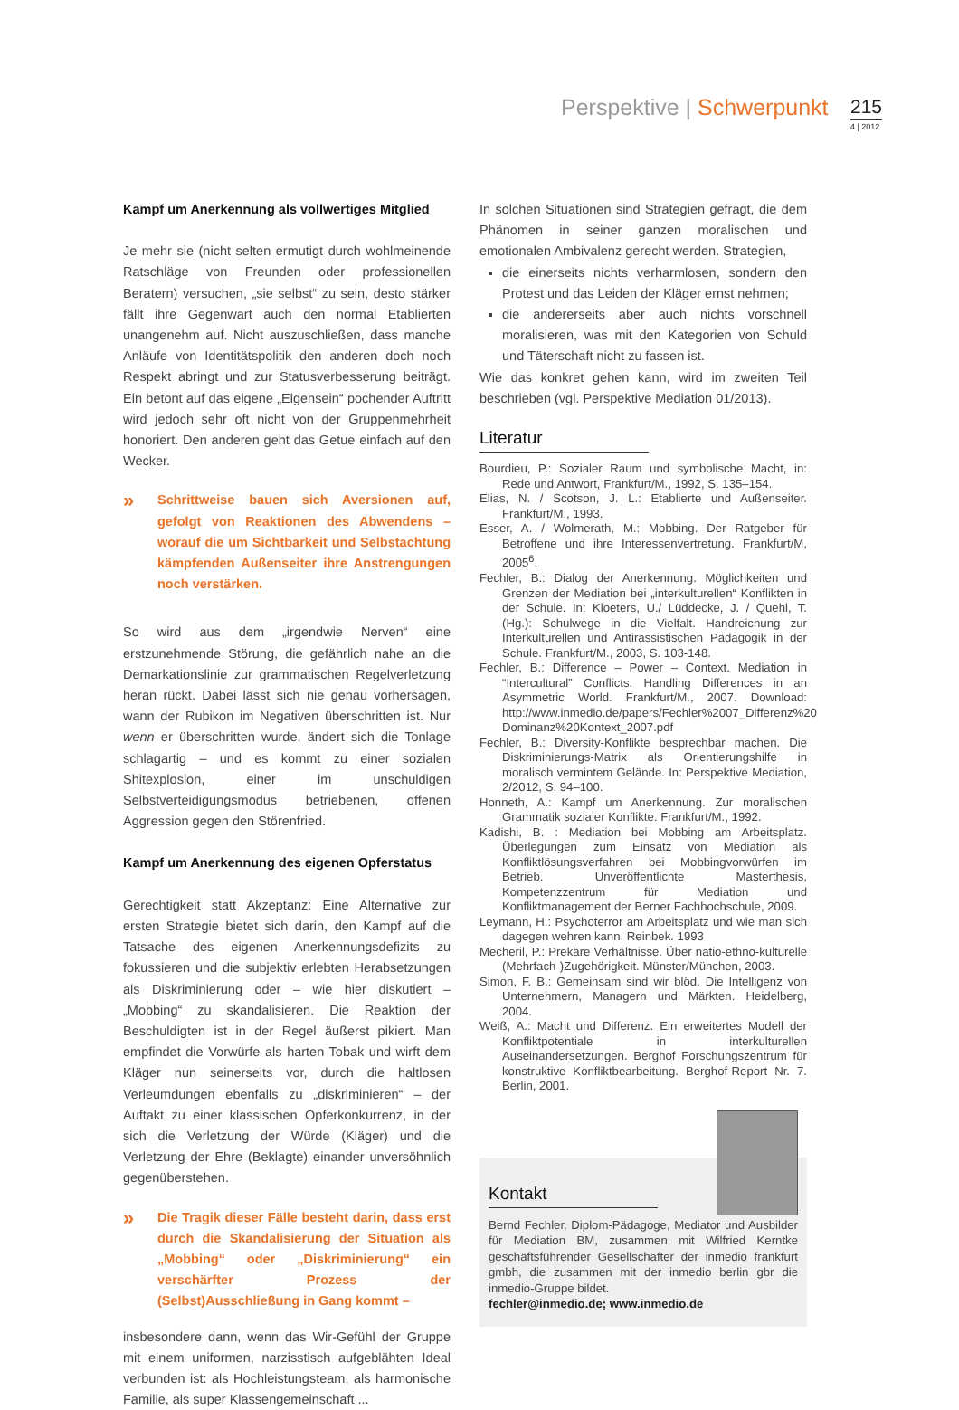Perspektive | Schwerpunkt 215
4 | 2012
Kampf um Anerkennung als vollwertiges Mitglied
Je mehr sie (nicht selten ermutigt durch wohlmeinende Ratschläge von Freunden oder professionellen Beratern) versuchen, „sie selbst“ zu sein, desto stärker fällt ihre Gegenwart auch den normal Etablierten unangenehm auf. Nicht auszuschließen, dass manche Anläufe von Identitätspolitik den anderen doch noch Respekt abringt und zur Statusverbesserung beiträgt. Ein betont auf das eigene „Eigensein“ pochender Auftritt wird jedoch sehr oft nicht von der Gruppenmehrheit honoriert. Den anderen geht das Getue einfach auf den Wecker.
»
Schrittweise bauen sich Aversionen auf, gefolgt von Reaktionen des Abwendens – worauf die um Sichtbarkeit und Selbstachtung kämpfenden Außenseiter ihre Anstrengungen noch verstärken.
So wird aus dem „irgendwie Nerven“ eine erstzunehmende Störung, die gefährlich nahe an die Demarkationslinie zur grammatischen Regelverletzung heran rückt. Dabei lässt sich nie genau vorhersagen, wann der Rubikon im Negativen überschritten ist. Nur wenn er überschritten wurde, ändert sich die Tonlage schlagartig – und es kommt zu einer sozialen Shitexplosion, einer im unschuldigen Selbstverteidigungsmodus betriebenen, offenen Aggression gegen den Störenfried.
Kampf um Anerkennung des eigenen Opferstatus
Gerechtigkeit statt Akzeptanz: Eine Alternative zur ersten Strategie bietet sich darin, den Kampf auf die Tatsache des eigenen Anerkennungsdefizits zu fokussieren und die subjektiv erlebten Herabsetzungen als Diskriminierung oder – wie hier diskutiert – „Mobbing“ zu skandalisieren. Die Reaktion der Beschuldigten ist in der Regel äußerst pikiert. Man empfindet die Vorwürfe als harten Tobak und wirft dem Kläger nun seinerseits vor, durch die haltlosen Verleumdungen ebenfalls zu „diskriminieren“ – der Auftakt zu einer klassischen Opferkonkurrenz, in der sich die Verletzung der Würde (Kläger) und die Verletzung der Ehre (Beklagte) einander unversöhnlich gegenüberstehen.
»
Die Tragik dieser Fälle besteht darin, dass erst durch die Skandalisierung der Situation als „Mobbing“ oder „Diskriminierung“ ein verschärfter Prozess der (Selbst)Ausschließung in Gang kommt –
insbesondere dann, wenn das Wir-Gefühl der Gruppe mit einem uniformen, narzisstisch aufgeblähten Ideal verbunden ist: als Hochleistungsteam, als harmonische Familie, als super Klassengemeinschaft ...
In solchen Situationen sind Strategien gefragt, die dem Phänomen in seiner ganzen moralischen und emotionalen Ambivalenz gerecht werden. Strategien,
die einerseits nichts verharmlosen, sondern den Protest und das Leiden der Kläger ernst nehmen;
die andererseits aber auch nichts vorschnell moralisieren, was mit den Kategorien von Schuld und Täterschaft nicht zu fassen ist.
Wie das konkret gehen kann, wird im zweiten Teil beschrieben (vgl. Perspektive Mediation 01/2013).
Literatur
Bourdieu, P.: Sozialer Raum und symbolische Macht, in: Rede und Antwort, Frankfurt/M., 1992, S. 135–154.
Elias, N. / Scotson, J. L.: Etablierte und Außenseiter. Frankfurt/M., 1993.
Esser, A. / Wolmerath, M.: Mobbing. Der Ratgeber für Betroffene und ihre Interessenvertretung. Frankfurt/M, 2005<sup>6</sup>.
Fechler, B.: Dialog der Anerkennung. Möglichkeiten und Grenzen der Mediation bei „interkulturellen“ Konflikten in der Schule. In: Kloeters, U./ Lüddecke, J. / Quehl, T. (Hg.): Schulwege in die Vielfalt. Handreichung zur Interkulturellen und Antirassistischen Pädagogik in der Schule. Frankfurt/M., 2003, S. 103-148.
Fechler, B.: Difference – Power – Context. Mediation in “Intercultural” Conflicts. Handling Differences in an Asymmetric World. Frankfurt/M., 2007. Download: http://www.inmedio.de/papers/Fechler%2007_Differenz%20 Dominanz%20Kontext_2007.pdf
Fechler, B.: Diversity-Konflikte besprechbar machen. Die Diskriminierungs-Matrix als Orientierungshilfe in moralisch vermintem Gelände. In: Perspektive Mediation, 2/2012, S. 94–100.
Honneth, A.: Kampf um Anerkennung. Zur moralischen Grammatik sozialer Konflikte. Frankfurt/M., 1992.
Kadishi, B. : Mediation bei Mobbing am Arbeitsplatz. Überlegungen zum Einsatz von Mediation als Konfliktlösungsverfahren bei Mobbingvorwürfen im Betrieb. Unveröffentlichte Masterthesis, Kompetenzzentrum für Mediation und Konfliktmanagement der Berner Fachhochschule, 2009.
Leymann, H.: Psychoterror am Arbeitsplatz und wie man sich dagegen wehren kann. Reinbek. 1993
Mecheril, P.: Prekäre Verhältnisse. Über natio-ethno-kulturelle (Mehrfach-)Zugehörigkeit. Münster/München, 2003.
Simon, F. B.: Gemeinsam sind wir blöd. Die Intelligenz von Unternehmern, Managern und Märkten. Heidelberg, 2004.
Weiß, A.: Macht und Differenz. Ein erweitertes Modell der Konfliktpotentiale in interkulturellen Auseinandersetzungen. Berghof Forschungszentrum für konstruktive Konfliktbearbeitung. Berghof-Report Nr. 7. Berlin, 2001.
Kontakt
Bernd Fechler, Diplom-Pädagoge, Mediator und Ausbilder für Mediation BM, zusammen mit Wilfried Kerntke geschäftsführender Gesellschafter der inmedio frankfurt gmbh, die zusammen mit der inmedio berlin gbr die inmedio-Gruppe bildet.
fechler@inmedio.de; www.inmedio.de